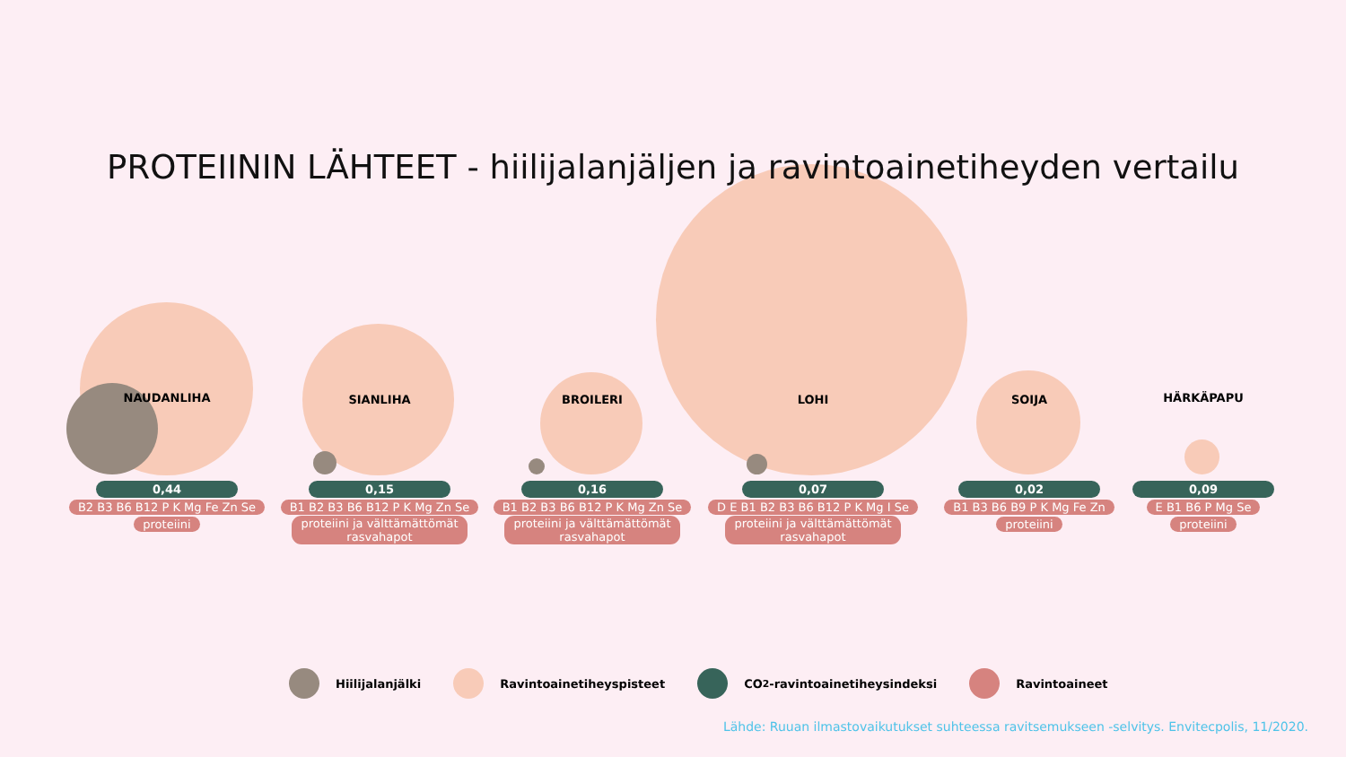PROTEIININ LÄHTEET - hiilijalanjäljen ja ravintoainetiheyden vertailu
NAUDANLIHA
0,44
B2 B3 B6 B12 P K Mg Fe Zn Se
proteiini
SIANLIHA
0,15
B1 B2 B3 B6 B12 P K Mg Zn Se
proteiini ja välttämättömät
rasvahapot
BROILERI
0,16
B1 B2 B3 B6 B12 P K Mg Zn Se
proteiini ja välttämättömät
rasvahapot
LOHI
0,07
D E B1 B2 B3 B6 B12 P K Mg I Se
proteiini ja välttämättömät
rasvahapot
SOIJA
0,02
B1 B3 B6 B9 P K Mg Fe Zn
proteiini
HÄRKÄPAPU
0,09
E B1 B6 P Mg Se
proteiini
Hiilijalanjälki Ravintoainetiheyspisteet CO<sub>2</sub>-ravintoainetiheysindeksi Ravintoaineet
Lähde: Ruuan ilmastovaikutukset suhteessa ravitsemukseen -selvitys. Envitecpolis, 11/2020.